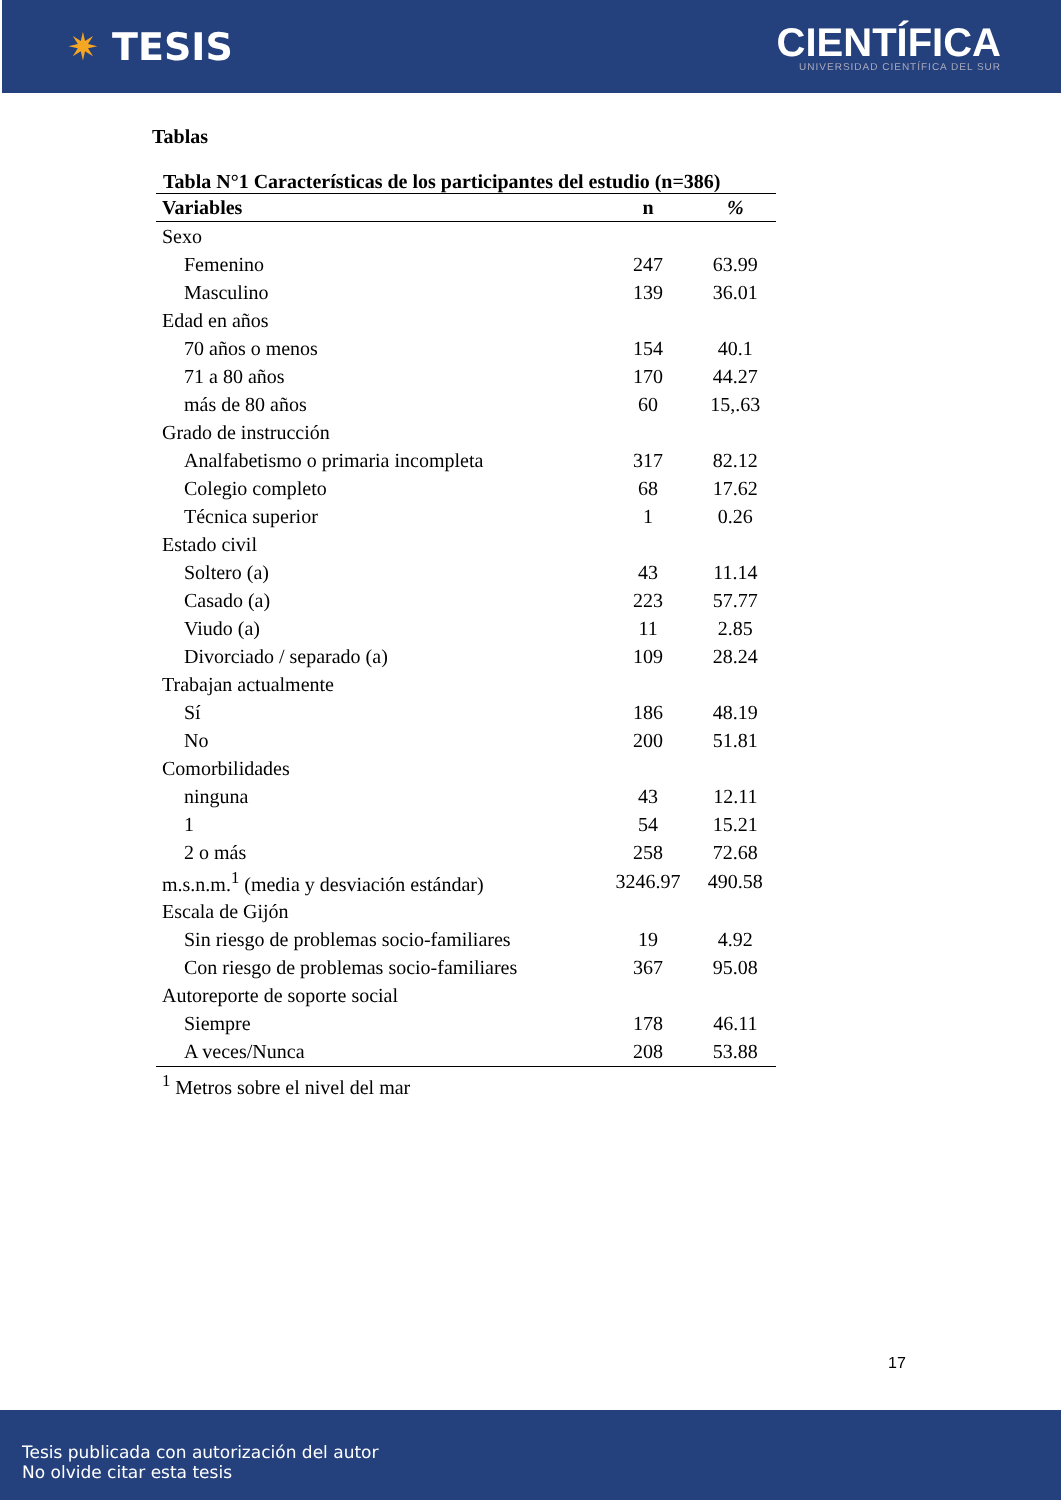✷ TESIS
CIENTÍFICA
UNIVERSIDAD CIENTÍFICA DEL SUR
Tablas
Tabla N°1 Características de los participantes del estudio (n=386)
| Variables | n | % |
| --- | --- | --- |
| Sexo | | |
| Femenino | 247 | 63.99 |
| Masculino | 139 | 36.01 |
| Edad en años | | |
| 70 años o menos | 154 | 40.1 |
| 71 a 80 años | 170 | 44.27 |
| más de 80 años | 60 | 15,.63 |
| Grado de instrucción | | |
| Analfabetismo o primaria incompleta | 317 | 82.12 |
| Colegio completo | 68 | 17.62 |
| Técnica superior | 1 | 0.26 |
| Estado civil | | |
| Soltero (a) | 43 | 11.14 |
| Casado (a) | 223 | 57.77 |
| Viudo (a) | 11 | 2.85 |
| Divorciado / separado (a) | 109 | 28.24 |
| Trabajan actualmente | | |
| Sí | 186 | 48.19 |
| No | 200 | 51.81 |
| Comorbilidades | | |
| ninguna | 43 | 12.11 |
| 1 | 54 | 15.21 |
| 2 o más | 258 | 72.68 |
| m.s.n.m.<sup>1</sup> (media y desviación estándar) | 3246.97 | 490.58 |
| Escala de Gijón | | |
| Sin riesgo de problemas socio-familiares | 19 | 4.92 |
| Con riesgo de problemas socio-familiares | 367 | 95.08 |
| Autoreporte de soporte social | | |
| Siempre | 178 | 46.11 |
| A veces/Nunca | 208 | 53.88 |
<sup>1</sup> Metros sobre el nivel del mar
17
Tesis publicada con autorización del autor
No olvide citar esta tesis